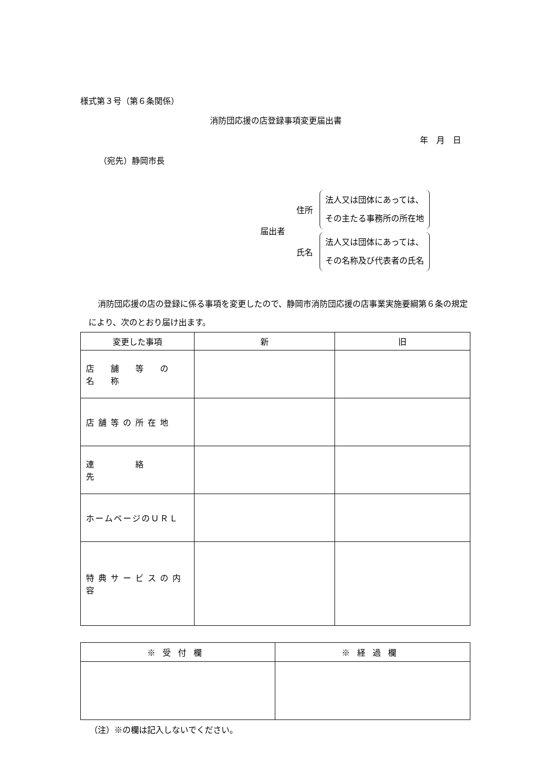様式第３号（第６条関係）
消防団応援の店登録事項変更届出書
年　月　日
（宛先）静岡市長
届出者
住所
法人又は団体にあっては、
その主たる事務所の所在地
氏名
法人又は団体にあっては、
その名称及び代表者の氏名
消防団応援の店の登録に係る事項を変更したので、静岡市消防団応援の店事業実施要綱第６条の規定により、次のとおり届け出ます。
| 変更した事項 | 新 | 旧 |
| --- | --- | --- |
| 店 舗 等 の 名 称 | | |
| 店舗等の所在地 | | |
| 連 絡 先 | | |
| ホームページのＵＲＬ | | |
| 特典サービスの内容 | | |
| ※受付欄 | ※経過欄 |
| --- | --- |
（注）※の欄は記入しないでください。